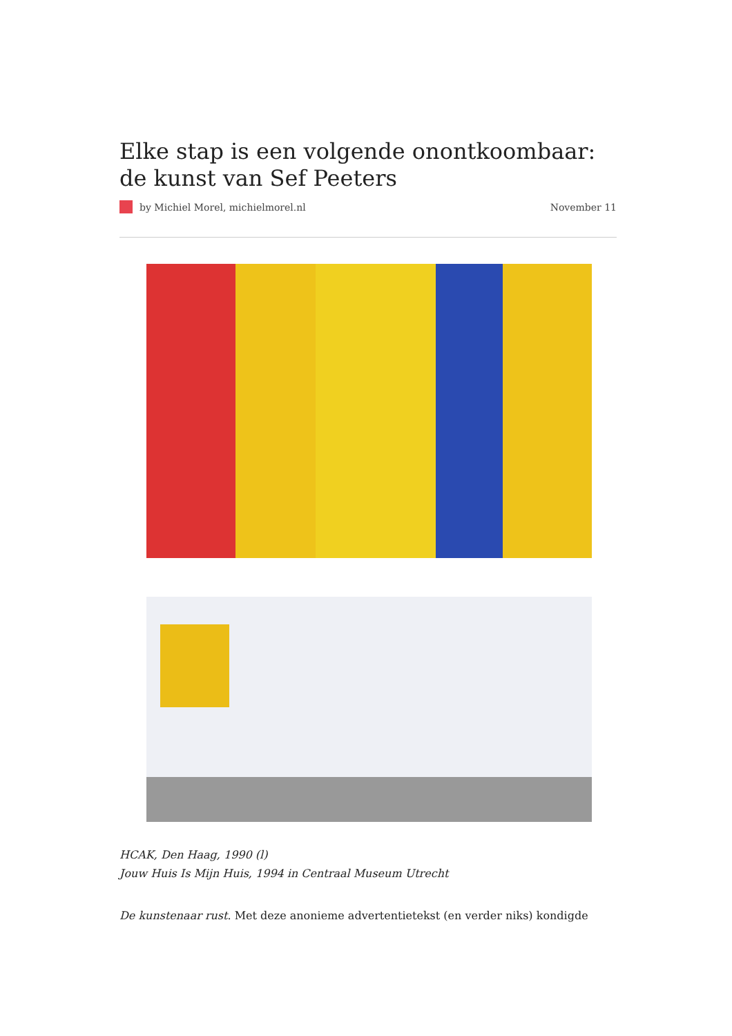Elke stap is een volgende onontkoombaar: de kunst van Sef Peeters
by Michiel Morel, michielmorel.nl November 11
HCAK, Den Haag, 1990 (l)
Jouw Huis Is Mijn Huis, 1994 in Centraal Museum Utrecht
De kunstenaar rust. Met deze anonieme advertentietekst (en verder niks) kondigde